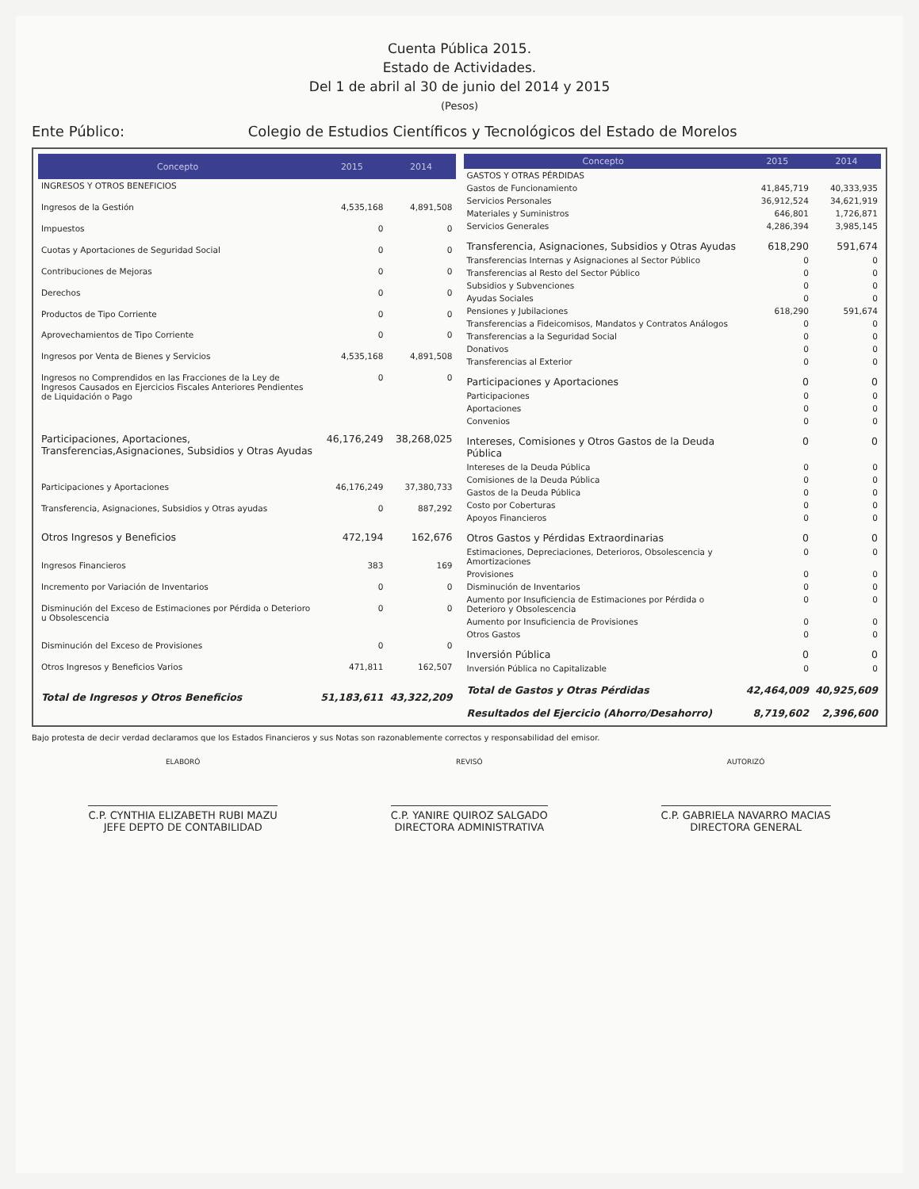Cuenta Pública 2015.
Estado de Actividades.
Del 1 de abril al 30 de junio del 2014 y 2015
(Pesos)
Ente Público: Colegio de Estudios Científicos y Tecnológicos del Estado de Morelos
| Concepto | 2015 | 2014 |
| --- | --- | --- |
| INGRESOS Y OTROS BENEFICIOS | | |
| Ingresos de la Gestión | 4,535,168 | 4,891,508 |
| Impuestos | 0 | 0 |
| Cuotas y Aportaciones de Seguridad Social | 0 | 0 |
| Contribuciones de Mejoras | 0 | 0 |
| Derechos | 0 | 0 |
| Productos de Tipo Corriente | 0 | 0 |
| Aprovechamientos de Tipo Corriente | 0 | 0 |
| Ingresos por Venta de Bienes y Servicios | 4,535,168 | 4,891,508 |
| Ingresos no Comprendidos en las Fracciones de la Ley de Ingresos Causados en Ejercicios Fiscales Anteriores Pendientes de Liquidación o Pago | 0 | 0 |
| Participaciones, Aportaciones, Transferencias,Asignaciones, Subsidios y Otras Ayudas | 46,176,249 | 38,268,025 |
| Participaciones y Aportaciones | 46,176,249 | 37,380,733 |
| Transferencia, Asignaciones, Subsidios y Otras ayudas | 0 | 887,292 |
| Otros Ingresos y Beneficios | 472,194 | 162,676 |
| Ingresos Financieros | 383 | 169 |
| Incremento por Variación de Inventarios | 0 | 0 |
| Disminución del Exceso de Estimaciones por Pérdida o Deterioro u Obsolescencia | 0 | 0 |
| Disminución del Exceso de Provisiones | 0 | 0 |
| Otros Ingresos y Beneficios Varios | 471,811 | 162,507 |
| Total de Ingresos y Otros Beneficios | 51,183,611 | 43,322,209 |
| Concepto | 2015 | 2014 |
| --- | --- | --- |
| GASTOS Y OTRAS PÉRDIDAS | | |
| Gastos de Funcionamiento | 41,845,719 | 40,333,935 |
| Servicios Personales | 36,912,524 | 34,621,919 |
| Materiales y Suministros | 646,801 | 1,726,871 |
| Servicios Generales | 4,286,394 | 3,985,145 |
| Transferencia, Asignaciones, Subsidios y Otras Ayudas | 618,290 | 591,674 |
| Transferencias Internas y Asignaciones al Sector Público | 0 | 0 |
| Transferencias al Resto del Sector Público | 0 | 0 |
| Subsidios y Subvenciones | 0 | 0 |
| Ayudas Sociales | 0 | 0 |
| Pensiones y Jubilaciones | 618,290 | 591,674 |
| Transferencias a Fideicomisos, Mandatos y Contratos Análogos | 0 | 0 |
| Transferencias a la Seguridad Social | 0 | 0 |
| Donativos | 0 | 0 |
| Transferencias al Exterior | 0 | 0 |
| Participaciones y Aportaciones | 0 | 0 |
| Participaciones | 0 | 0 |
| Aportaciones | 0 | 0 |
| Convenios | 0 | 0 |
| Intereses, Comisiones y Otros Gastos de la Deuda Pública | 0 | 0 |
| Intereses de la Deuda Pública | 0 | 0 |
| Comisiones de la Deuda Pública | 0 | 0 |
| Gastos de la Deuda Pública | 0 | 0 |
| Costo por Coberturas | 0 | 0 |
| Apoyos Financieros | 0 | 0 |
| Otros Gastos y Pérdidas Extraordinarias | 0 | 0 |
| Estimaciones, Depreciaciones, Deterioros, Obsolescencia y Amortizaciones | 0 | 0 |
| Provisiones | 0 | 0 |
| Disminución de Inventarios | 0 | 0 |
| Aumento por Insuficiencia de Estimaciones por Pérdida o Deterioro y Obsolescencia | 0 | 0 |
| Aumento por Insuficiencia de Provisiones | 0 | 0 |
| Otros Gastos | 0 | 0 |
| Inversión Pública | 0 | 0 |
| Inversión Pública no Capitalizable | 0 | 0 |
| Total de Gastos y Otras Pérdidas | 42,464,009 | 40,925,609 |
| Resultados del Ejercicio (Ahorro/Desahorro) | 8,719,602 | 2,396,600 |
Bajo protesta de decir verdad declaramos que los Estados Financieros y sus Notas son razonablemente correctos y responsabilidad del emisor.
ELABORÓ
C.P. CYNTHIA ELIZABETH RUBI MAZU
JEFE DEPTO DE CONTABILIDAD
REVISÓ
C.P. YANIRE QUIROZ SALGADO
DIRECTORA ADMINISTRATIVA
AUTORIZÓ
C.P. GABRIELA NAVARRO MACIAS
DIRECTORA GENERAL